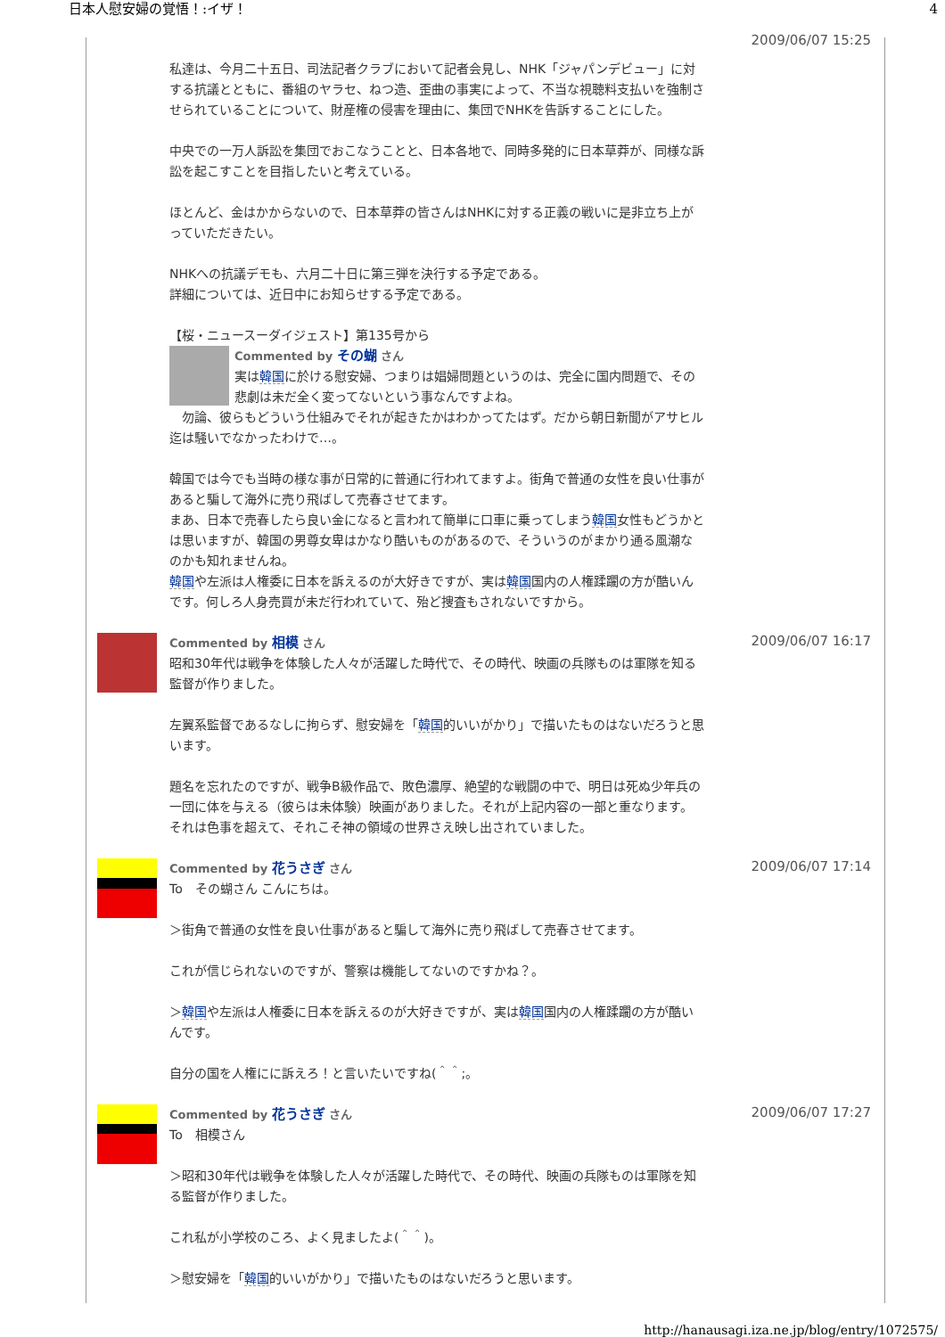日本人慰安婦の覚悟！:イザ！ 4
私達は、今月二十五日、司法記者クラブにおいて記者会見し、NHK「ジャパンデビュー」に対する抗議とともに、番組のヤラセ、ねつ造、歪曲の事実によって、不当な視聴料支払いを強制させられていることについて、財産権の侵害を理由に、集団でNHKを告訴することにした。
中央での一万人訴訟を集団でおこなうことと、日本各地で、同時多発的に日本草莽が、同様な訴訟を起こすことを目指したいと考えている。
ほとんど、金はかからないので、日本草莽の皆さんはNHKに対する正義の戦いに是非立ち上がっていただきたい。
NHKへの抗議デモも、六月二十日に第三弾を決行する予定である。
詳細については、近日中にお知らせする予定である。
【桜・ニュースーダイジェスト】第135号から
Commented by その蝴 さん
実は韓国に於ける慰安婦、つまりは娼婦問題というのは、完全に国内問題で、その悲劇は未だ全く変ってないという事なんですよね。
　勿論、彼らもどういう仕組みでそれが起きたかはわかってたはず。だから朝日新聞がアサヒル迄は騒いでなかったわけで…。
韓国では今でも当時の様な事が日常的に普通に行われてますよ。街角で普通の女性を良い仕事があると騙して海外に売り飛ばして売春させてます。
まあ、日本で売春したら良い金になると言われて簡単に口車に乗ってしまう韓国女性もどうかとは思いますが、韓国の男尊女卑はかなり酷いものがあるので、そういうのがまかり通る風潮なのかも知れませんね。
韓国や左派は人権委に日本を訴えるのが大好きですが、実は韓国国内の人権蹂躙の方が酷いんです。何しろ人身売買が未だ行われていて、殆ど捜査もされないですから。
2009/06/07 15:25
Commented by 相模 さん
昭和30年代は戦争を体験した人々が活躍した時代で、その時代、映画の兵隊ものは軍隊を知る監督が作りました。
左翼系監督であるなしに拘らず、慰安婦を「韓国的いいがかり」で描いたものはないだろうと思います。
題名を忘れたのですが、戦争B級作品で、敗色濃厚、絶望的な戦闘の中で、明日は死ぬ少年兵の一団に体を与える（彼らは未体験）映画がありました。それが上記内容の一部と重なります。それは色事を超えて、それこそ神の領域の世界さえ映し出されていました。
2009/06/07 16:17
Commented by 花うさぎ さん
To　その蝴さん こんにちは。
＞街角で普通の女性を良い仕事があると騙して海外に売り飛ばして売春させてます。
これが信じられないのですが、警察は機能してないのですかね？。
＞韓国や左派は人権委に日本を訴えるのが大好きですが、実は韓国国内の人権蹂躙の方が酷いんです。
自分の国を人権にに訴えろ！と言いたいですね(＾＾;。
2009/06/07 17:14
Commented by 花うさぎ さん
To　相模さん
＞昭和30年代は戦争を体験した人々が活躍した時代で、その時代、映画の兵隊ものは軍隊を知る監督が作りました。
これ私が小学校のころ、よく見ましたよ(＾＾)。
＞慰安婦を「韓国的いいがかり」で描いたものはないだろうと思います。
2009/06/07 17:27
http://hanausagi.iza.ne.jp/blog/entry/1072575/